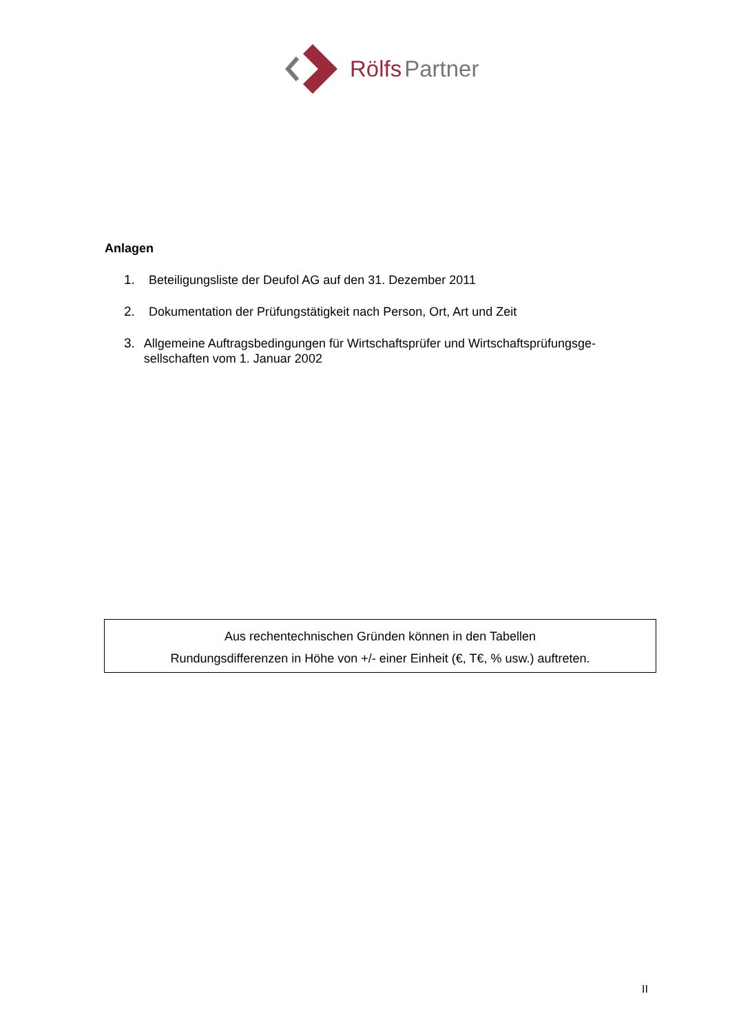Rölfs Partner
Anlagen
1. Beteiligungsliste der Deufol AG auf den 31. Dezember 2011
2. Dokumentation der Prüfungstätigkeit nach Person, Ort, Art und Zeit
3. Allgemeine Auftragsbedingungen für Wirtschaftsprüfer und Wirtschaftsprüfungsge-sellschaften vom 1. Januar 2002
Aus rechentechnischen Gründen können in den Tabellen
Rundungsdifferenzen in Höhe von +/- einer Einheit (€, T€, % usw.) auftreten.
II